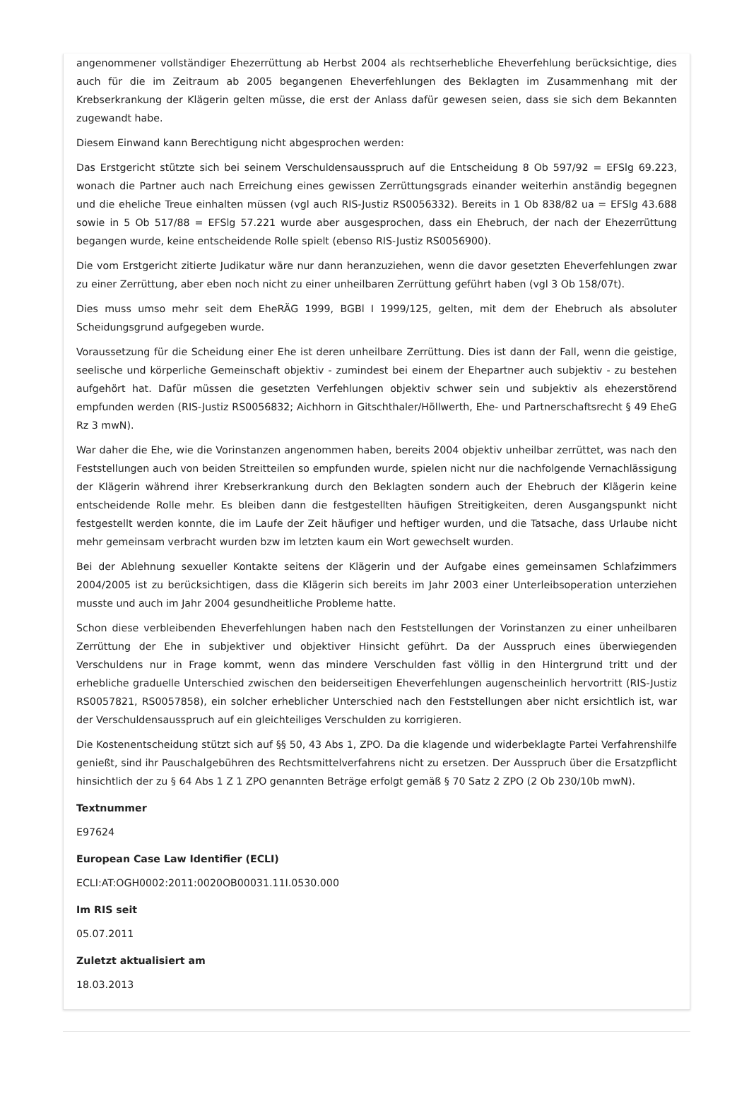angenommener vollständiger Ehezerrüttung ab Herbst 2004 als rechtserhebliche Eheverfehlung berücksichtige, dies auch für die im Zeitraum ab 2005 begangenen Eheverfehlungen des Beklagten im Zusammenhang mit der Krebserkrankung der Klägerin gelten müsse, die erst der Anlass dafür gewesen seien, dass sie sich dem Bekannten zugewandt habe.
Diesem Einwand kann Berechtigung nicht abgesprochen werden:
Das Erstgericht stützte sich bei seinem Verschuldensausspruch auf die Entscheidung 8 Ob 597/92 = EFSlg 69.223, wonach die Partner auch nach Erreichung eines gewissen Zerrüttungsgrads einander weiterhin anständig begegnen und die eheliche Treue einhalten müssen (vgl auch RIS-Justiz RS0056332). Bereits in 1 Ob 838/82 ua = EFSlg 43.688 sowie in 5 Ob 517/88 = EFSlg 57.221 wurde aber ausgesprochen, dass ein Ehebruch, der nach der Ehezerrüttung begangen wurde, keine entscheidende Rolle spielt (ebenso RIS-Justiz RS0056900).
Die vom Erstgericht zitierte Judikatur wäre nur dann heranzuziehen, wenn die davor gesetzten Eheverfehlungen zwar zu einer Zerrüttung, aber eben noch nicht zu einer unheilbaren Zerrüttung geführt haben (vgl 3 Ob 158/07t).
Dies muss umso mehr seit dem EheRÄG 1999, BGBl I 1999/125, gelten, mit dem der Ehebruch als absoluter Scheidungsgrund aufgegeben wurde.
Voraussetzung für die Scheidung einer Ehe ist deren unheilbare Zerrüttung. Dies ist dann der Fall, wenn die geistige, seelische und körperliche Gemeinschaft objektiv - zumindest bei einem der Ehepartner auch subjektiv - zu bestehen aufgehört hat. Dafür müssen die gesetzten Verfehlungen objektiv schwer sein und subjektiv als ehezerstörend empfunden werden (RIS-Justiz RS0056832; Aichhorn in Gitschthaler/Höllwerth, Ehe- und Partnerschaftsrecht § 49 EheG Rz 3 mwN).
War daher die Ehe, wie die Vorinstanzen angenommen haben, bereits 2004 objektiv unheilbar zerrüttet, was nach den Feststellungen auch von beiden Streitteilen so empfunden wurde, spielen nicht nur die nachfolgende Vernachlässigung der Klägerin während ihrer Krebserkrankung durch den Beklagten sondern auch der Ehebruch der Klägerin keine entscheidende Rolle mehr. Es bleiben dann die festgestellten häufigen Streitigkeiten, deren Ausgangspunkt nicht festgestellt werden konnte, die im Laufe der Zeit häufiger und heftiger wurden, und die Tatsache, dass Urlaube nicht mehr gemeinsam verbracht wurden bzw im letzten kaum ein Wort gewechselt wurden.
Bei der Ablehnung sexueller Kontakte seitens der Klägerin und der Aufgabe eines gemeinsamen Schlafzimmers 2004/2005 ist zu berücksichtigen, dass die Klägerin sich bereits im Jahr 2003 einer Unterleibsoperation unterziehen musste und auch im Jahr 2004 gesundheitliche Probleme hatte.
Schon diese verbleibenden Eheverfehlungen haben nach den Feststellungen der Vorinstanzen zu einer unheilbaren Zerrüttung der Ehe in subjektiver und objektiver Hinsicht geführt. Da der Ausspruch eines überwiegenden Verschuldens nur in Frage kommt, wenn das mindere Verschulden fast völlig in den Hintergrund tritt und der erhebliche graduelle Unterschied zwischen den beiderseitigen Eheverfehlungen augenscheinlich hervortritt (RIS-Justiz RS0057821, RS0057858), ein solcher erheblicher Unterschied nach den Feststellungen aber nicht ersichtlich ist, war der Verschuldensausspruch auf ein gleichteiliges Verschulden zu korrigieren.
Die Kostenentscheidung stützt sich auf §§ 50, 43 Abs 1, ZPO. Da die klagende und widerbeklagte Partei Verfahrenshilfe genießt, sind ihr Pauschalgebühren des Rechtsmittelverfahrens nicht zu ersetzen. Der Ausspruch über die Ersatzpflicht hinsichtlich der zu § 64 Abs 1 Z 1 ZPO genannten Beträge erfolgt gemäß § 70 Satz 2 ZPO (2 Ob 230/10b mwN).
Textnummer
E97624
European Case Law Identifier (ECLI)
ECLI:AT:OGH0002:2011:0020OB00031.11I.0530.000
Im RIS seit
05.07.2011
Zuletzt aktualisiert am
18.03.2013